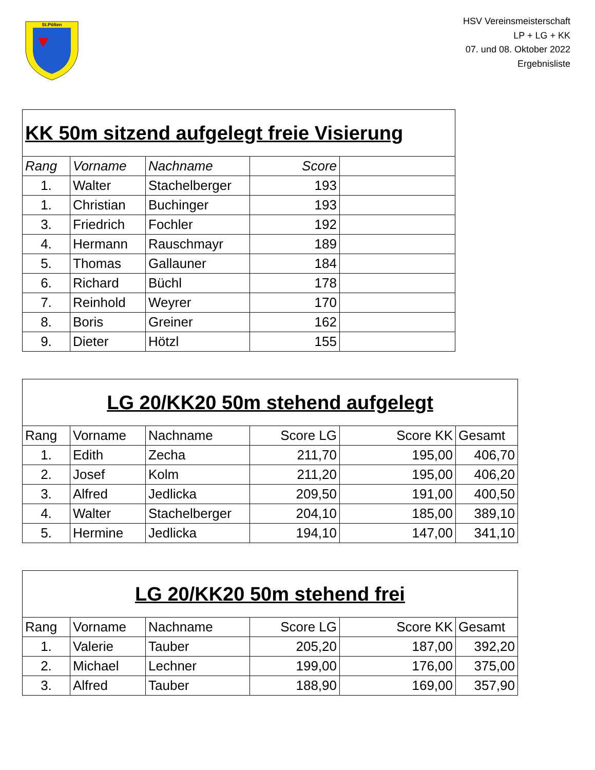St.Pölten
HSV Vereinsmeisterschaft
LP + LG + KK
07. und 08. Oktober 2022
Ergebnisliste
| KK 50m sitzend aufgelegt freie Visierung | | | | |
| Rang | Vorname | Nachname | Score | |
| 1. | Walter | Stachelberger | 193 | |
| 1. | Christian | Buchinger | 193 | |
| 3. | Friedrich | Fochler | 192 | |
| 4. | Hermann | Rauschmayr | 189 | |
| 5. | Thomas | Gallauner | 184 | |
| 6. | Richard | Büchl | 178 | |
| 7. | Reinhold | Weyrer | 170 | |
| 8. | Boris | Greiner | 162 | |
| 9. | Dieter | Hötzl | 155 | |
| LG 20/KK20 50m stehend aufgelegt | | | | | |
| Rang | Vorname | Nachname | Score LG | Score KK | Gesamt |
| 1. | Edith | Zecha | 211,70 | 195,00 | 406,70 |
| 2. | Josef | Kolm | 211,20 | 195,00 | 406,20 |
| 3. | Alfred | Jedlicka | 209,50 | 191,00 | 400,50 |
| 4. | Walter | Stachelberger | 204,10 | 185,00 | 389,10 |
| 5. | Hermine | Jedlicka | 194,10 | 147,00 | 341,10 |
| LG 20/KK20 50m stehend frei | | | | | |
| Rang | Vorname | Nachname | Score LG | Score KK | Gesamt |
| 1. | Valerie | Tauber | 205,20 | 187,00 | 392,20 |
| 2. | Michael | Lechner | 199,00 | 176,00 | 375,00 |
| 3. | Alfred | Tauber | 188,90 | 169,00 | 357,90 |